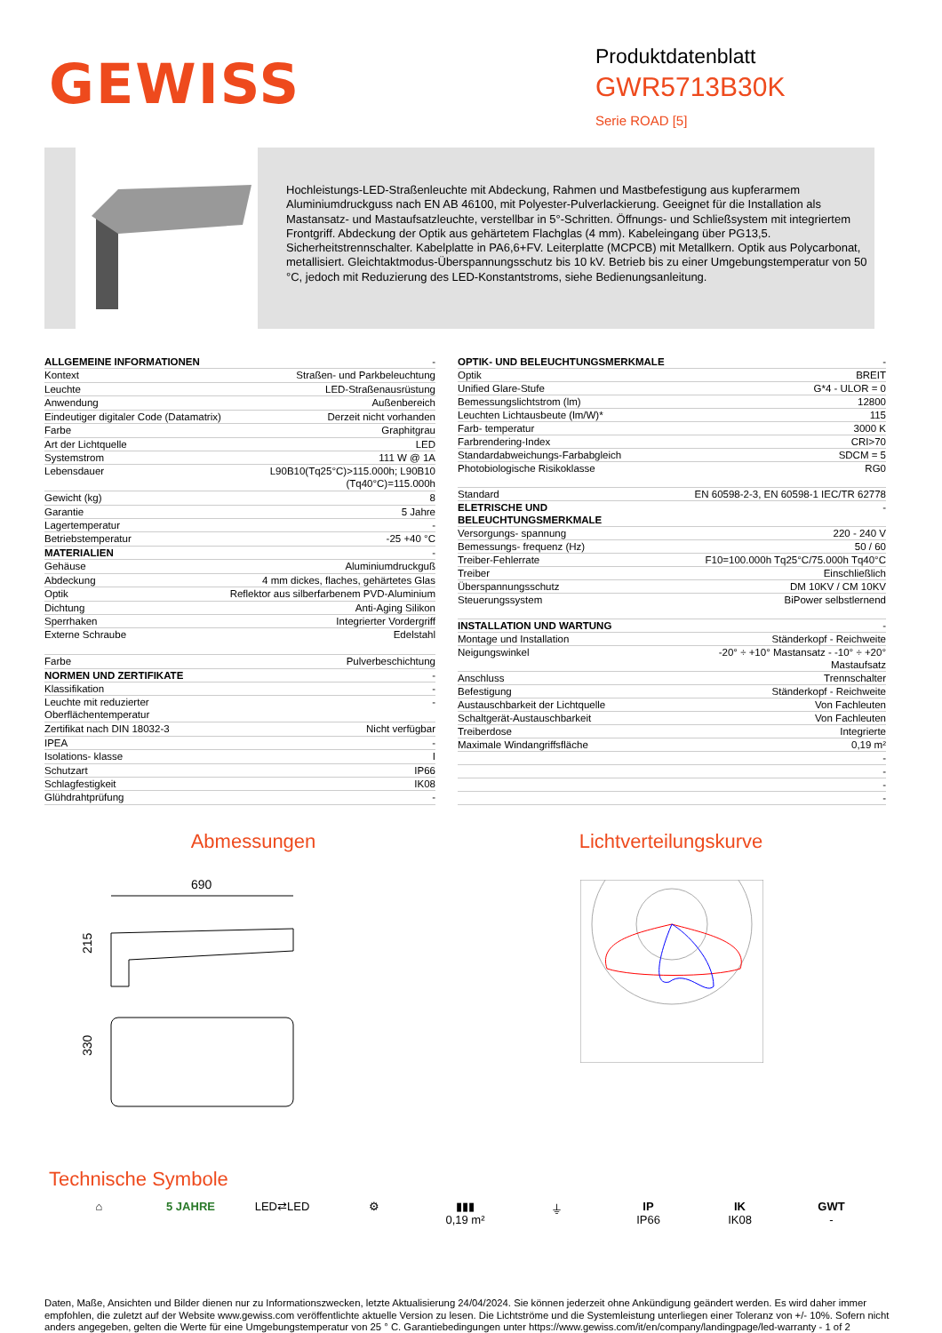GEWISS
Produktdatenblatt
GWR5713B30K
Serie ROAD [5]
Hochleistungs-LED-Straßenleuchte mit Abdeckung, Rahmen und Mastbefestigung aus kupferarmem Aluminiumdruckguss nach EN AB 46100, mit Polyester-Pulverlackierung. Geeignet für die Installation als Mastansatz- und Mastaufsatzleuchte, verstellbar in 5°-Schritten. Öffnungs- und Schließsystem mit integriertem Frontgriff. Abdeckung der Optik aus gehärtetem Flachglas (4 mm). Kabeleingang über PG13,5. Sicherheitstrennschalter. Kabelplatte in PA6,6+FV. Leiterplatte (MCPCB) mit Metallkern. Optik aus Polycarbonat, metallisiert. Gleichtaktmodus-Überspannungsschutz bis 10 kV. Betrieb bis zu einer Umgebungstemperatur von 50 °C, jedoch mit Reduzierung des LED-Konstantstroms, siehe Bedienungsanleitung.
| ALLGEMEINE INFORMATIONEN | - |
| Kontext | Straßen- und Parkbeleuchtung |
| Leuchte | LED-Straßenausrüstung |
| Anwendung | Außenbereich |
| Eindeutiger digitaler Code (Datamatrix) | Derzeit nicht vorhanden |
| Farbe | Graphitgrau |
| Art der Lichtquelle | LED |
| Systemstrom | 111 W @ 1A |
| Lebensdauer | L90B10(Tq25°C)>115.000h; L90B10 (Tq40°C)=115.000h |
| Gewicht (kg) | 8 |
| Garantie | 5 Jahre |
| Lagertemperatur | - |
| Betriebstemperatur | -25 +40 °C |
| MATERIALIEN | - |
| Gehäuse | Aluminiumdruckguß |
| Abdeckung | 4 mm dickes, flaches, gehärtetes Glas |
| Optik | Reflektor aus silberfarbenem PVD-Aluminium |
| Dichtung | Anti-Aging Silikon |
| Sperrhaken | Integrierter Vordergriff |
| Externe Schraube | Edelstahl |
| Farbe | Pulverbeschichtung |
| NORMEN UND ZERTIFIKATE | - |
| Klassifikation | - |
| Leuchte mit reduzierter Oberflächentemperatur | - |
| Zertifikat nach DIN 18032-3 | Nicht verfügbar |
| IPEA | - |
| Isolations- klasse | I |
| Schutzart | IP66 |
| Schlagfestigkeit | IK08 |
| Glühdrahtprüfung | - |
| OPTIK- UND BELEUCHTUNGSMERKMALE | - |
| Optik | BREIT |
| Unified Glare-Stufe | G*4 - ULOR = 0 |
| Bemessungslichtstrom (lm) | 12800 |
| Leuchten Lichtausbeute (lm/W)* | 115 |
| Farb- temperatur | 3000 K |
| Farbrendering-Index | CRI>70 |
| Standardabweichungs-Farbabgleich | SDCM = 5 |
| Photobiologische Risikoklasse | RG0 |
| Standard | EN 60598-2-3, EN 60598-1 IEC/TR 62778 |
| ELETRISCHE UND BELEUCHTUNGSMERKMALE | - |
| Versorgungs- spannung | 220 - 240 V |
| Bemessungs- frequenz (Hz) | 50 / 60 |
| Treiber-Fehlerrate | F10=100.000h Tq25°C/75.000h Tq40°C |
| Treiber | Einschließlich |
| Überspannungsschutz | DM 10KV / CM 10KV |
| Steuerungssystem | BiPower selbstlernend |
| INSTALLATION UND WARTUNG | - |
| Montage und Installation | Ständerkopf - Reichweite |
| Neigungswinkel | -20° ÷ +10° Mastansatz - -10° ÷ +20° Mastaufsatz |
| Anschluss | Trennschalter |
| Befestigung | Ständerkopf - Reichweite |
| Austauschbarkeit der Lichtquelle | Von Fachleuten |
| Schaltgerät-Austauschbarkeit | Von Fachleuten |
| Treiberdose | Integrierte |
| Maximale Windangriffsfläche | 0,19 m² |
| | - |
| | - |
| | - |
| | - |
Abmessungen
690
215
330
Lichtverteilungskurve
Technische Symbole
⌂ 5 JAHRE LED⇄LED ⚙ ▮▮▮
0,19 m²
⏚ IP
IP66
IK
IK08
GWT
-
Daten, Maße, Ansichten und Bilder dienen nur zu Informationszwecken, letzte Aktualisierung 24/04/2024. Sie können jederzeit ohne Ankündigung geändert werden. Es wird daher immer empfohlen, die zuletzt auf der Website www.gewiss.com veröffentlichte aktuelle Version zu lesen. Die Lichtströme und die Systemleistung unterliegen einer Toleranz von +/- 10%. Sofern nicht anders angegeben, gelten die Werte für eine Umgebungstemperatur von 25 ° C. Garantiebedingungen unter https://www.gewiss.com/it/en/company/landingpage/led-warranty - 1 of 2